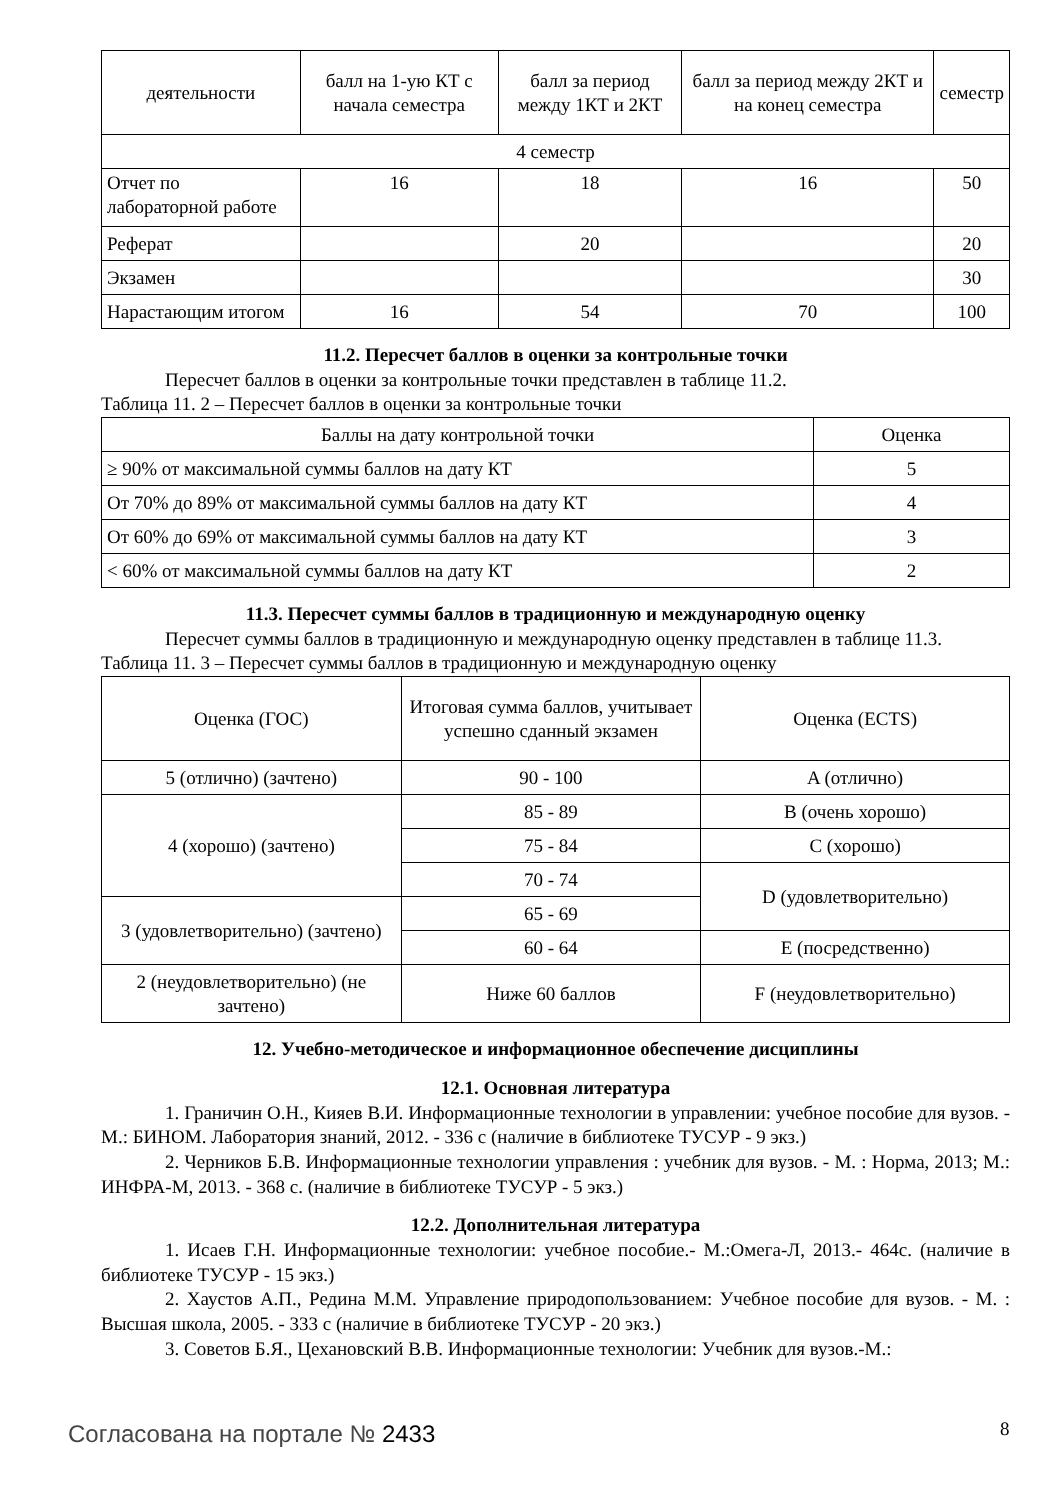| деятельности | балл на 1-ую КТ с начала семестра | балл за период между 1КТ и 2КТ | балл за период между 2КТ и на конец семестра | семестр |
| 4 семестр | | | | |
| Отчет по лабораторной работе | 16 | 18 | 16 | 50 |
| Реферат | | 20 | | 20 |
| Экзамен | | | | 30 |
| Нарастающим итогом | 16 | 54 | 70 | 100 |
11.2. Пересчет баллов в оценки за контрольные точки
Пересчет баллов в оценки за контрольные точки представлен в таблице 11.2.
Таблица 11. 2 – Пересчет баллов в оценки за контрольные точки
| Баллы на дату контрольной точки | Оценка |
| --- | --- |
| ≥ 90% от максимальной суммы баллов на дату КТ | 5 |
| От 70% до 89% от максимальной суммы баллов на дату КТ | 4 |
| От 60% до 69% от максимальной суммы баллов на дату КТ | 3 |
| < 60% от максимальной суммы баллов на дату КТ | 2 |
11.3. Пересчет суммы баллов в традиционную и международную оценку
Пересчет суммы баллов в традиционную и международную оценку представлен в таблице 11.3.
Таблица 11. 3 – Пересчет суммы баллов в традиционную и международную оценку
| Оценка (ГОС) | Итоговая сумма баллов, учитывает успешно сданный экзамен | Оценка (ECTS) |
| --- | --- | --- |
| 5 (отлично) (зачтено) | 90 - 100 | A (отлично) |
| 4 (хорошо) (зачтено) | 85 - 89 | B (очень хорошо) |
| | 75 - 84 | C (хорошо) |
| | 70 - 74 | D (удовлетворительно) |
| 3 (удовлетворительно) (зачтено) | 65 - 69 | |
| | 60 - 64 | E (посредственно) |
| 2 (неудовлетворительно) (не зачтено) | Ниже 60 баллов | F (неудовлетворительно) |
12. Учебно-методическое и информационное обеспечение дисциплины
12.1. Основная литература
1. Граничин О.Н., Кияев В.И. Информационные технологии в управлении: учебное пособие для вузов. - М.: БИНОМ. Лаборатория знаний, 2012. - 336 с (наличие в библиотеке ТУСУР - 9 экз.)
2. Черников Б.В. Информационные технологии управления : учебник для вузов. - М. : Норма, 2013; М.: ИНФРА-М, 2013. - 368 с. (наличие в библиотеке ТУСУР - 5 экз.)
12.2. Дополнительная литература
1. Исаев Г.Н. Информационные технологии: учебное пособие.- М.:Омега-Л, 2013.- 464с. (наличие в библиотеке ТУСУР - 15 экз.)
2. Хаустов А.П., Редина М.М. Управление природопользованием: Учебное пособие для вузов. - М. : Высшая школа, 2005. - 333 с (наличие в библиотеке ТУСУР - 20 экз.)
3. Советов Б.Я., Цехановский В.В. Информационные технологии: Учебник для вузов.-М.:
Согласована на портале № 2433 8